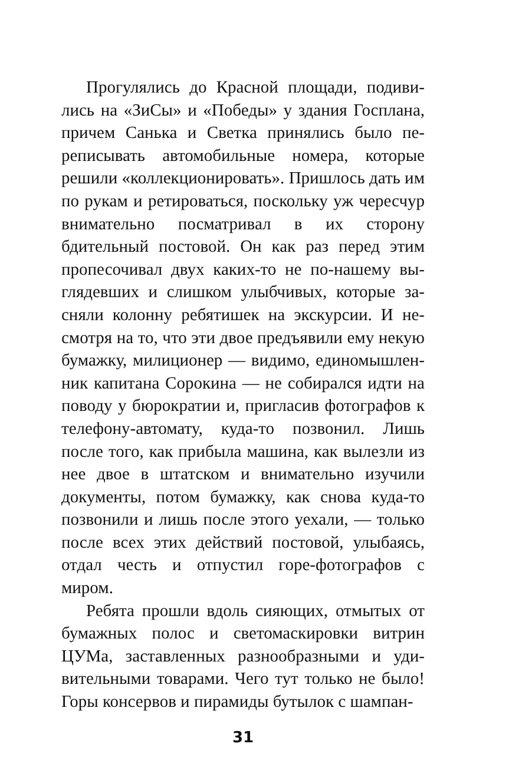Прогулялись до Красной площади, подиви­лись на «ЗиСы» и «Победы» у здания Госплана, причем Санька и Светка принялись было пе­реписывать автомобильные номера, которые решили «коллекционировать». Пришлось дать им по рукам и ретироваться, поскольку уж че­ресчур внимательно посматривал в их сторону бдительный постовой. Он как раз перед этим пропесочивал двух каких-то не по-нашему вы­глядевших и слишком улыбчивых, которые за­сняли колонну ребятишек на экскурсии. И не­смотря на то, что эти двое предъявили ему некую бумажку, милиционер — видимо, единомышлен­ник капитана Сорокина — не собирался идти на поводу у бюрократии и, пригласив фотографов к телефону-автомату, куда-то позвонил. Лишь после того, как прибыла машина, как вылезли из нее двое в штатском и внимательно изучили документы, потом бумажку, как снова куда-то позвонили и лишь после этого уехали, — только после всех этих действий постовой, улыбаясь, отдал честь и отпустил горе-фотографов с миром.
Ребята прошли вдоль сияющих, отмытых от бумажных полос и светомаскировки витрин ЦУМа, заставленных разнообразными и уди­вительными товарами. Чего тут только не было! Горы консервов и пирамиды бутылок с шампан-
31